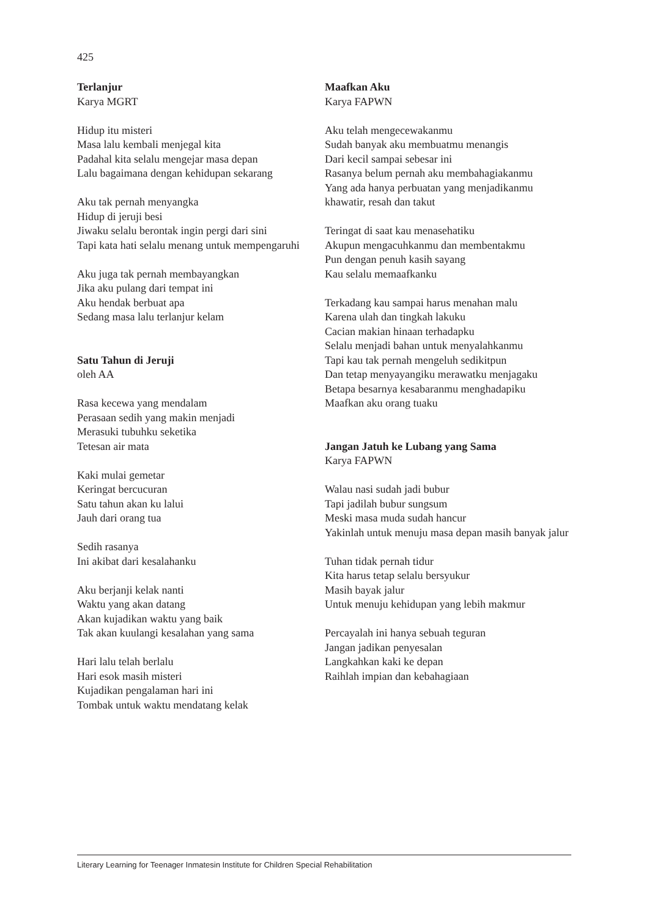425
Terlanjur
Karya MGRT
Hidup itu misteri
Masa lalu kembali menjegal kita
Padahal kita selalu mengejar masa depan
Lalu bagaimana dengan kehidupan sekarang
Aku tak pernah menyangka
Hidup di jeruji besi
Jiwaku selalu berontak ingin pergi dari sini
Tapi kata hati selalu menang untuk mempengaruhi
Aku juga tak pernah membayangkan
Jika aku pulang dari tempat ini
Aku hendak berbuat apa
Sedang masa lalu terlanjur kelam
Satu Tahun di Jeruji
oleh AA
Rasa kecewa yang mendalam
Perasaan sedih yang makin menjadi
Merasuki tubuhku seketika
Tetesan air mata
Kaki mulai gemetar
Keringat bercucuran
Satu tahun akan ku lalui
Jauh dari orang tua
Sedih rasanya
Ini akibat dari kesalahanku
Aku berjanji kelak nanti
Waktu yang akan datang
Akan kujadikan waktu yang baik
Tak akan kuulangi kesalahan yang sama
Hari lalu telah berlalu
Hari esok masih misteri
Kujadikan pengalaman hari ini
Tombak untuk waktu mendatang kelak
Maafkan Aku
Karya FAPWN
Aku telah mengecewakanmu
Sudah banyak aku membuatmu menangis
Dari kecil sampai sebesar ini
Rasanya belum pernah aku membahagiakanmu
Yang ada hanya perbuatan yang menjadikanmu khawatir, resah dan takut
Teringat di saat kau menasehatiku
Akupun mengacuhkanmu dan membentakmu
Pun dengan penuh kasih sayang
Kau selalu memaafkanku
Terkadang kau sampai harus menahan malu
Karena ulah dan tingkah lakuku
Cacian makian hinaan terhadapku
Selalu menjadi bahan untuk menyalahkanmu
Tapi kau tak pernah mengeluh sedikitpun
Dan tetap menyayangiku merawatku menjagaku
Betapa besarnya kesabaranmu menghadapiku
Maafkan aku orang tuaku
Jangan Jatuh ke Lubang yang Sama
Karya FAPWN
Walau nasi sudah jadi bubur
Tapi jadilah bubur sungsum
Meski masa muda sudah hancur
Yakinlah untuk menuju masa depan masih banyak jalur
Tuhan tidak pernah tidur
Kita harus tetap selalu bersyukur
Masih bayak jalur
Untuk menuju kehidupan yang lebih makmur
Percayalah ini hanya sebuah teguran
Jangan jadikan penyesalan
Langkahkan kaki ke depan
Raihlah impian dan kebahagiaan
Literary Learning for Teenager Inmatesin Institute for Children Special Rehabilitation